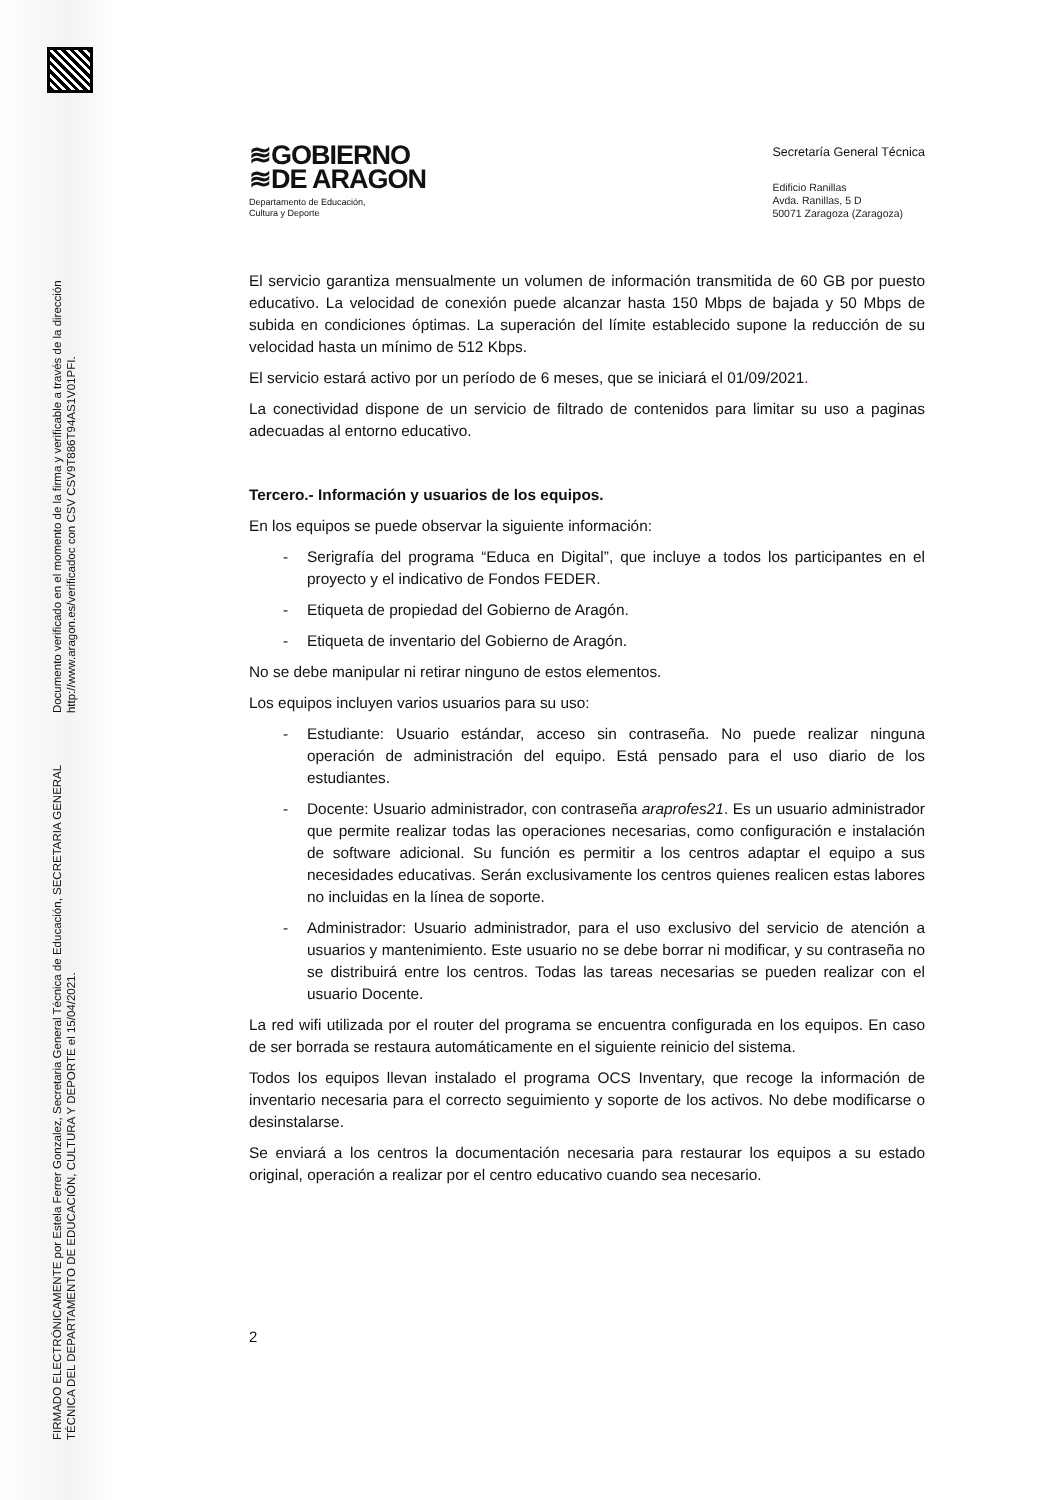FIRMADO ELECTRÓNICAMENTE por Estela Ferrer Gonzalez, Secretaria General Técnica de Educación, SECRETARIA GENERAL TÉCNICA DEL DEPARTAMENTO DE EDUCACIÓN, CULTURA Y DEPORTE el 15/04/2021. Documento verificado en el momento de la firma y verificable a través de la dirección http://www.aragon.es/verificadoc con CSV CSV9T886T94AS1V01PFI.
≋GOBIERNO
≋DE ARAGON
Departamento de Educación,
Cultura y Deporte
Secretaría General Técnica
Edificio Ranillas
Avda. Ranillas, 5 D
50071 Zaragoza (Zaragoza)
El servicio garantiza mensualmente un volumen de información transmitida de 60 GB por puesto educativo. La velocidad de conexión puede alcanzar hasta 150 Mbps de bajada y 50 Mbps de subida en condiciones óptimas. La superación del límite establecido supone la reducción de su velocidad hasta un mínimo de 512 Kbps.
El servicio estará activo por un período de 6 meses, que se iniciará el 01/09/2021.
La conectividad dispone de un servicio de filtrado de contenidos para limitar su uso a paginas adecuadas al entorno educativo.
Tercero.- Información y usuarios de los equipos.
En los equipos se puede observar la siguiente información:
- Serigrafía del programa “Educa en Digital”, que incluye a todos los participantes en el proyecto y el indicativo de Fondos FEDER.
- Etiqueta de propiedad del Gobierno de Aragón.
- Etiqueta de inventario del Gobierno de Aragón.
No se debe manipular ni retirar ninguno de estos elementos.
Los equipos incluyen varios usuarios para su uso:
- Estudiante: Usuario estándar, acceso sin contraseña. No puede realizar ninguna operación de administración del equipo. Está pensado para el uso diario de los estudiantes.
- Docente: Usuario administrador, con contraseña araprofes21. Es un usuario administrador que permite realizar todas las operaciones necesarias, como configuración e instalación de software adicional. Su función es permitir a los centros adaptar el equipo a sus necesidades educativas. Serán exclusivamente los centros quienes realicen estas labores no incluidas en la línea de soporte.
- Administrador: Usuario administrador, para el uso exclusivo del servicio de atención a usuarios y mantenimiento. Este usuario no se debe borrar ni modificar, y su contraseña no se distribuirá entre los centros. Todas las tareas necesarias se pueden realizar con el usuario Docente.
La red wifi utilizada por el router del programa se encuentra configurada en los equipos. En caso de ser borrada se restaura automáticamente en el siguiente reinicio del sistema.
Todos los equipos llevan instalado el programa OCS Inventary, que recoge la información de inventario necesaria para el correcto seguimiento y soporte de los activos. No debe modificarse o desinstalarse.
Se enviará a los centros la documentación necesaria para restaurar los equipos a su estado original, operación a realizar por el centro educativo cuando sea necesario.
2